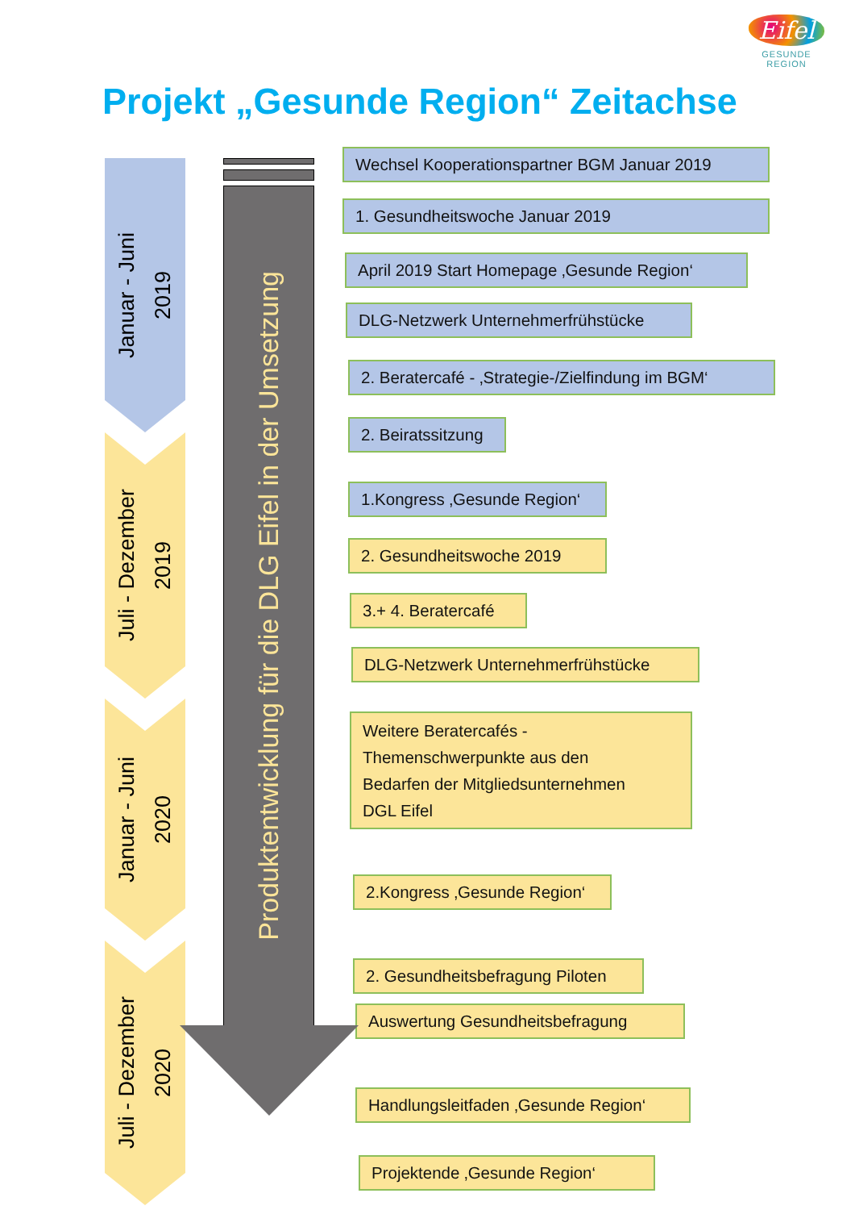Eifel
GESUNDE REGION
Projekt „Gesunde Region“ Zeitachse
Januar - Juni
2019
Juli - Dezember
2019
Januar - Juni
2020
Juli - Dezember
2020
Produktentwicklung für die DLG Eifel in der Umsetzung
Wechsel Kooperationspartner BGM Januar 2019
1. Gesundheitswoche Januar 2019
April 2019 Start Homepage ‚Gesunde Region‘
DLG-Netzwerk Unternehmerfrühstücke
2. Beratercafé - ‚Strategie-/Zielfindung im BGM‘
2. Beiratssitzung
1.Kongress ‚Gesunde Region‘
2. Gesundheitswoche 2019
3.+ 4. Beratercafé
DLG-Netzwerk Unternehmerfrühstücke
Weitere Beratercafés -
Themenschwerpunkte aus den
Bedarfen der Mitgliedsunternehmen
DGL Eifel
2.Kongress ‚Gesunde Region‘
2. Gesundheitsbefragung Piloten
Auswertung Gesundheitsbefragung
Handlungsleitfaden ‚Gesunde Region‘
Projektende ‚Gesunde Region‘